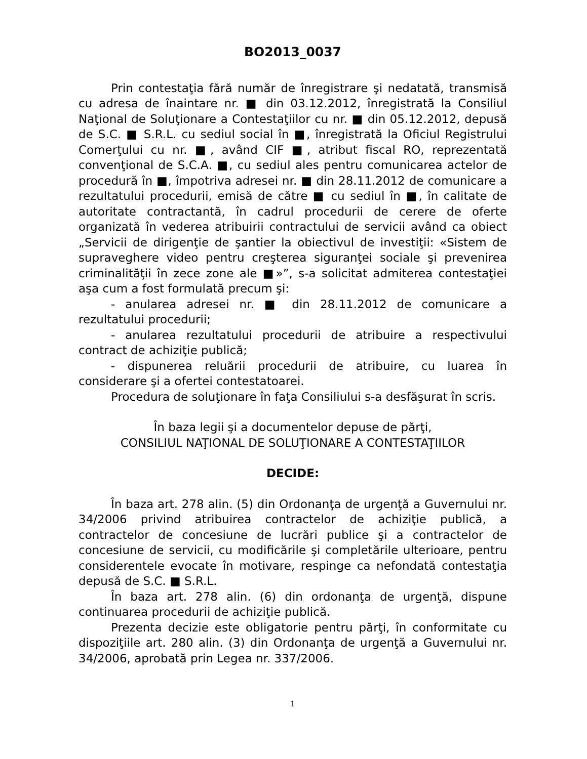BO2013_0037
Prin contestaţia fără număr de înregistrare şi nedatată, transmisă cu adresa de înaintare nr. ■ din 03.12.2012, înregistrată la Consiliul Naţional de Soluţionare a Contestaţiilor cu nr. ■ din 05.12.2012, depusă de S.C. ■ S.R.L. cu sediul social în ■, înregistrată la Oficiul Registrului Comerţului cu nr. ■, având CIF ■, atribut fiscal RO, reprezentată convenţional de S.C.A. ■, cu sediul ales pentru comunicarea actelor de procedură în ■, împotriva adresei nr. ■ din 28.11.2012 de comunicare a rezultatului procedurii, emisă de către ■ cu sediul în ■, în calitate de autoritate contractantă, în cadrul procedurii de cerere de oferte organizată în vederea atribuirii contractului de servicii având ca obiect „Servicii de dirigenţie de şantier la obiectivul de investiţii: «Sistem de supraveghere video pentru creşterea siguranţei sociale şi prevenirea criminalităţii în zece zone ale ■»”, s-a solicitat admiterea contestaţiei aşa cum a fost formulată precum şi:
- anularea adresei nr. ■ din 28.11.2012 de comunicare a rezultatului procedurii;
- anularea rezultatului procedurii de atribuire a respectivului contract de achiziţie publică;
- dispunerea reluării procedurii de atribuire, cu luarea în considerare şi a ofertei contestatoarei.
Procedura de soluţionare în faţa Consiliului s-a desfăşurat în scris.
În baza legii şi a documentelor depuse de părţi,
CONSILIUL NAŢIONAL DE SOLUŢIONARE A CONTESTAŢIILOR
DECIDE:
În baza art. 278 alin. (5) din Ordonanţa de urgenţă a Guvernului nr. 34/2006 privind atribuirea contractelor de achiziţie publică, a contractelor de concesiune de lucrări publice şi a contractelor de concesiune de servicii, cu modificările şi completările ulterioare, pentru considerentele evocate în motivare, respinge ca nefondată contestaţia depusă de S.C. ■ S.R.L.
În baza art. 278 alin. (6) din ordonanţa de urgenţă, dispune continuarea procedurii de achiziţie publică.
Prezenta decizie este obligatorie pentru părţi, în conformitate cu dispoziţiile art. 280 alin. (3) din Ordonanţa de urgenţă a Guvernului nr. 34/2006, aprobată prin Legea nr. 337/2006.
1